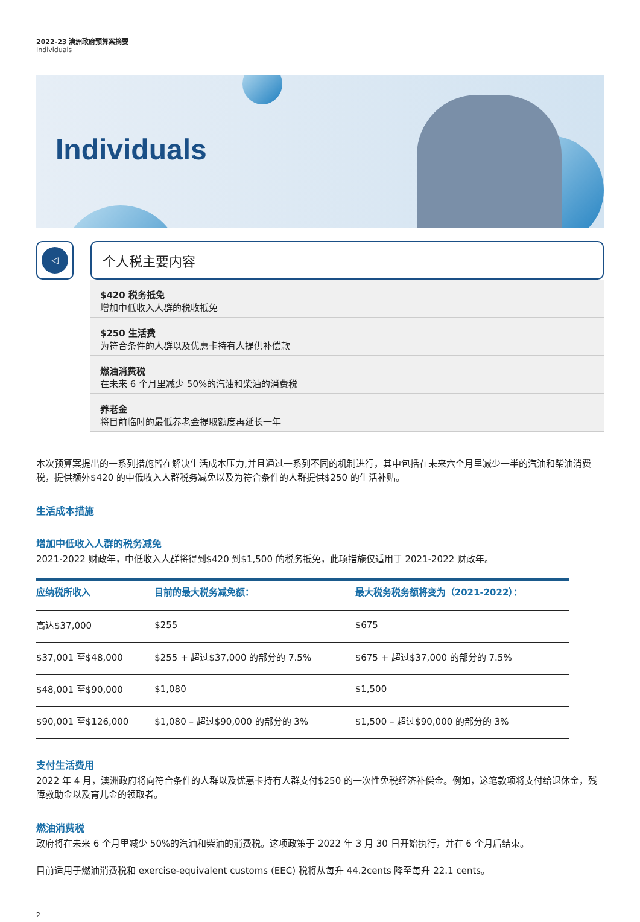2022-23 澳洲政府预算案摘要
Individuals
Individuals
◁
个人税主要内容
$420 税务抵免
增加中低收入人群的税收抵免
$250 生活费
为符合条件的人群以及优惠卡持有人提供补偿款
燃油消费税
在未来 6 个月里减少 50%的汽油和柴油的消费税
养老金
将目前临时的最低养老金提取额度再延长一年
本次预算案提出的一系列措施皆在解决生活成本压力,并且通过一系列不同的机制进行，其中包括在未来六个月里减少一半的汽油和柴油消费税，提供额外$420 的中低收入人群税务减免以及为符合条件的人群提供$250 的生活补贴。
生活成本措施
增加中低收入人群的税务减免
2021-2022 财政年，中低收入人群将得到$420 到$1,500 的税务抵免，此项措施仅适用于 2021-2022 财政年。
| 应纳税所收入 | 目前的最大税务减免额： | 最大税务税务额将变为（2021-2022）： |
| --- | --- | --- |
| 高达$37,000 | $255 | $675 |
| $37,001 至$48,000 | $255 + 超过$37,000 的部分的 7.5% | $675 + 超过$37,000 的部分的 7.5% |
| $48,001 至$90,000 | $1,080 | $1,500 |
| $90,001 至$126,000 | $1,080 – 超过$90,000 的部分的 3% | $1,500 – 超过$90,000 的部分的 3% |
支付生活费用
2022 年 4 月，澳洲政府将向符合条件的人群以及优惠卡持有人群支付$250 的一次性免税经济补偿金。例如，这笔款项将支付给退休金，残障救助金以及育儿金的领取者。
燃油消费税
政府将在未来 6 个月里减少 50%的汽油和柴油的消费税。这项政策于 2022 年 3 月 30 日开始执行，并在 6 个月后结束。
目前适用于燃油消费税和 exercise-equivalent customs (EEC) 税将从每升 44.2cents 降至每升 22.1 cents。
2